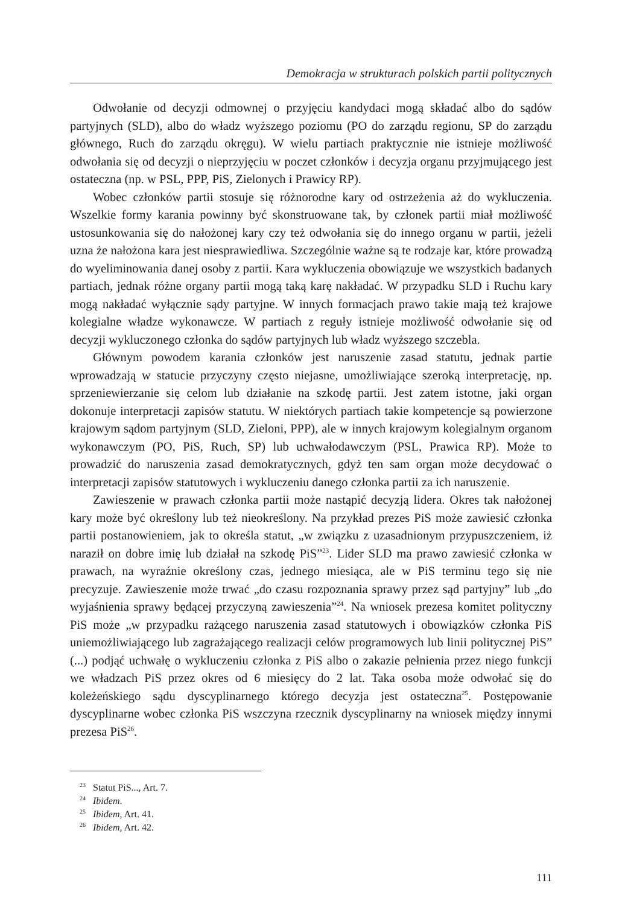Demokracja w strukturach polskich partii politycznych
Odwołanie od decyzji odmownej o przyjęciu kandydaci mogą składać albo do sądów partyjnych (SLD), albo do władz wyższego poziomu (PO do zarządu regionu, SP do zarządu głównego, Ruch do zarządu okręgu). W wielu partiach praktycznie nie istnieje możliwość odwołania się od decyzji o nieprzyjęciu w poczet członków i decyzja organu przyjmującego jest ostateczna (np. w PSL, PPP, PiS, Zielonych i Prawicy RP).
Wobec członków partii stosuje się różnorodne kary od ostrzeżenia aż do wykluczenia. Wszelkie formy karania powinny być skonstruowane tak, by członek partii miał możliwość ustosunkowania się do nałożonej kary czy też odwołania się do innego organu w partii, jeżeli uzna że nałożona kara jest niesprawiedliwa. Szczególnie ważne są te rodzaje kar, które prowadzą do wyeliminowania danej osoby z partii. Kara wykluczenia obowiązuje we wszystkich badanych partiach, jednak różne organy partii mogą taką karę nakładać. W przypadku SLD i Ruchu kary mogą nakładać wyłącznie sądy partyjne. W innych formacjach prawo takie mają też krajowe kolegialne władze wykonawcze. W partiach z reguły istnieje możliwość odwołanie się od decyzji wykluczonego członka do sądów partyjnych lub władz wyższego szczebla.
Głównym powodem karania członków jest naruszenie zasad statutu, jednak partie wprowadzają w statucie przyczyny często niejasne, umożliwiające szeroką interpretację, np. sprzeniewierzanie się celom lub działanie na szkodę partii. Jest zatem istotne, jaki organ dokonuje interpretacji zapisów statutu. W niektórych partiach takie kompetencje są powierzone krajowym sądom partyjnym (SLD, Zieloni, PPP), ale w innych krajowym kolegialnym organom wykonawczym (PO, PiS, Ruch, SP) lub uchwałodawczym (PSL, Prawica RP). Może to prowadzić do naruszenia zasad demokratycznych, gdyż ten sam organ może decydować o interpretacji zapisów statutowych i wykluczeniu danego członka partii za ich naruszenie.
Zawieszenie w prawach członka partii może nastąpić decyzją lidera. Okres tak nałożonej kary może być określony lub też nieokreślony. Na przykład prezes PiS może zawiesić członka partii postanowieniem, jak to określa statut, „w związku z uzasadnionym przypuszczeniem, iż naraził on dobre imię lub działał na szkodę PiS”<sup>23</sup>. Lider SLD ma prawo zawiesić członka w prawach, na wyraźnie określony czas, jednego miesiąca, ale w PiS terminu tego się nie precyzuje. Zawieszenie może trwać „do czasu rozpoznania sprawy przez sąd partyjny” lub „do wyjaśnienia sprawy będącej przyczyną zawieszenia”<sup>24</sup>. Na wniosek prezesa komitet polityczny PiS może „w przypadku rażącego naruszenia zasad statutowych i obowiązków członka PiS uniemożliwiającego lub zagrażającego realizacji celów programowych lub linii politycznej PiS” (...) podjąć uchwałę o wykluczeniu członka z PiS albo o zakazie pełnienia przez niego funkcji we władzach PiS przez okres od 6 miesięcy do 2 lat. Taka osoba może odwołać się do koleżeńskiego sądu dyscyplinarnego którego decyzja jest ostateczna<sup>25</sup>. Postępowanie dyscyplinarne wobec członka PiS wszczyna rzecznik dyscyplinarny na wniosek między innymi prezesa PiS<sup>26</sup>.
<sup>23</sup> Statut PiS..., Art. 7.
<sup>24</sup> Ibidem.
<sup>25</sup> Ibidem, Art. 41.
<sup>26</sup> Ibidem, Art. 42.
111